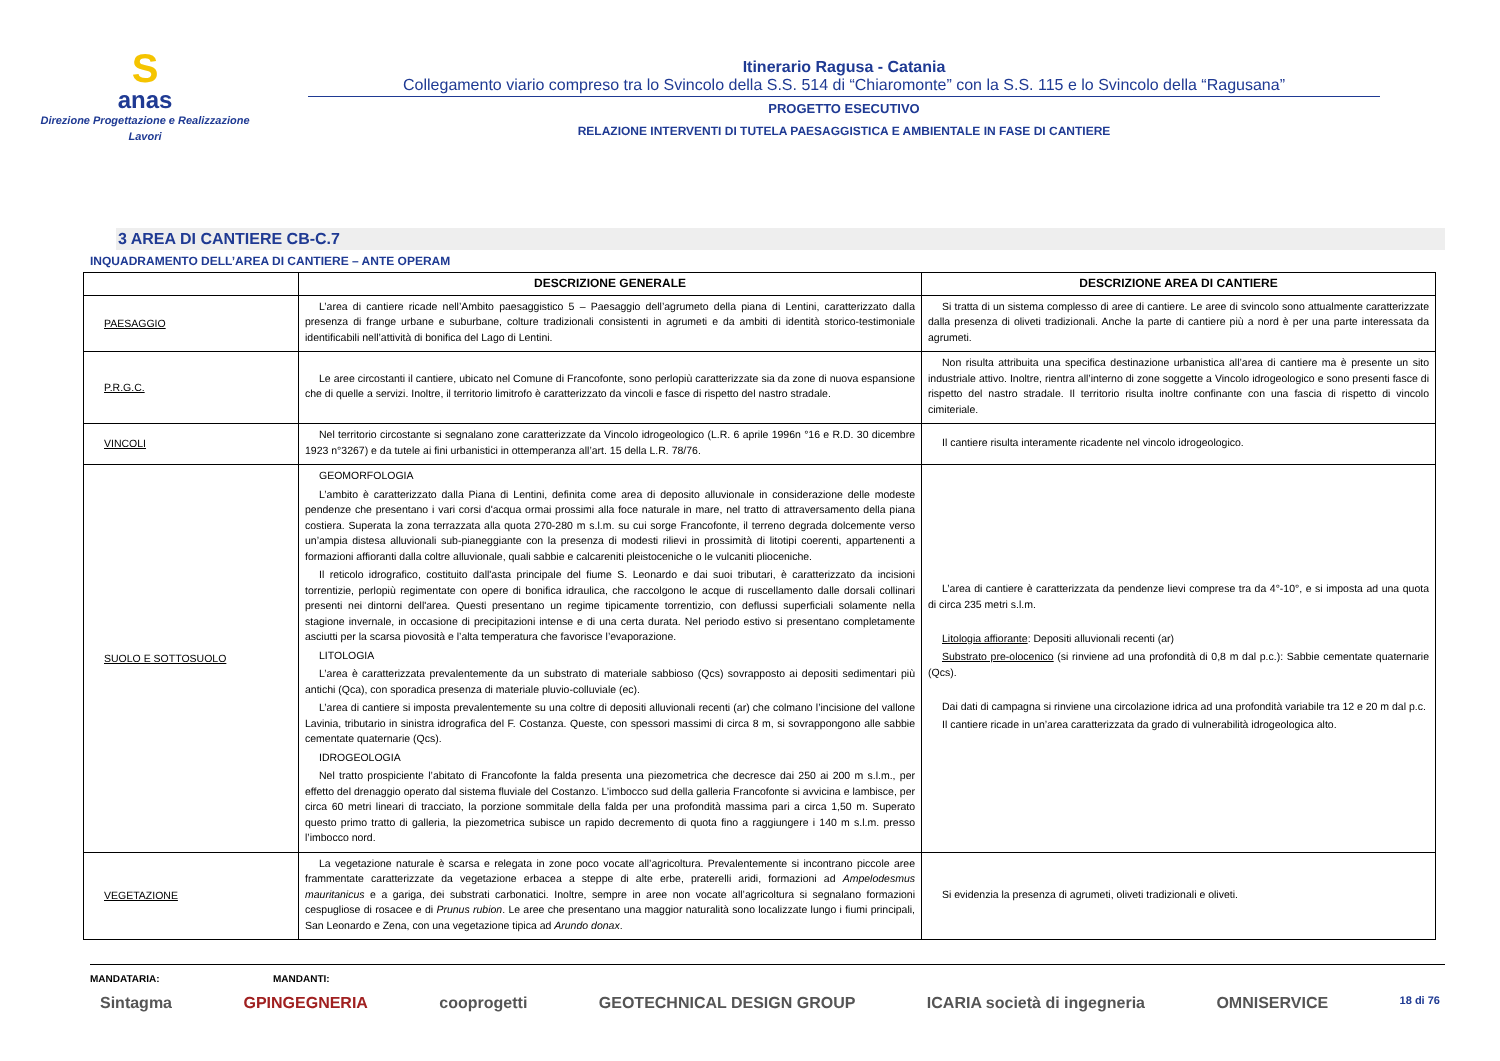S
anas
Direzione Progettazione e Realizzazione
Lavori
Itinerario Ragusa - Catania
Collegamento viario compreso tra lo Svincolo della S.S. 514 di “Chiaromonte” con la S.S. 115 e lo Svincolo della “Ragusana”
PROGETTO ESECUTIVO
RELAZIONE INTERVENTI DI TUTELA PAESAGGISTICA E AMBIENTALE IN FASE DI CANTIERE
3 AREA DI CANTIERE CB-C.7
INQUADRAMENTO DELL’AREA DI CANTIERE – ANTE OPERAM
| | DESCRIZIONE GENERALE | DESCRIZIONE AREA DI CANTIERE |
| --- | --- | --- |
| PAESAGGIO | L’area di cantiere ricade nell’Ambito paesaggistico 5 – Paesaggio dell’agrumeto della piana di Lentini, caratterizzato dalla presenza di frange urbane e suburbane, colture tradizionali consistenti in agrumeti e da ambiti di identità storico-testimoniale identificabili nell’attività di bonifica del Lago di Lentini. | Si tratta di un sistema complesso di aree di cantiere. Le aree di svincolo sono attualmente caratterizzate dalla presenza di oliveti tradizionali. Anche la parte di cantiere più a nord è per una parte interessata da agrumeti. |
| P.R.G.C. | Le aree circostanti il cantiere, ubicato nel Comune di Francofonte, sono perlopiù caratterizzate sia da zone di nuova espansione che di quelle a servizi. Inoltre, il territorio limitrofo è caratterizzato da vincoli e fasce di rispetto del nastro stradale. | Non risulta attribuita una specifica destinazione urbanistica all’area di cantiere ma è presente un sito industriale attivo. Inoltre, rientra all’interno di zone soggette a Vincolo idrogeologico e sono presenti fasce di rispetto del nastro stradale. Il territorio risulta inoltre confinante con una fascia di rispetto di vincolo cimiteriale. |
| VINCOLI | Nel territorio circostante si segnalano zone caratterizzate da Vincolo idrogeologico (L.R. 6 aprile 1996n °16 e R.D. 30 dicembre 1923 n°3267) e da tutele ai fini urbanistici in ottemperanza all’art. 15 della L.R. 78/76. | Il cantiere risulta interamente ricadente nel vincolo idrogeologico. |
| SUOLO E SOTTOSUOLO | GEOMORFOLOGIA L’ambito è caratterizzato dalla Piana di Lentini, definita come area di deposito alluvionale in considerazione delle modeste pendenze che presentano i vari corsi d'acqua ormai prossimi alla foce naturale in mare, nel tratto di attraversamento della piana costiera. Superata la zona terrazzata alla quota 270-280 m s.l.m. su cui sorge Francofonte, il terreno degrada dolcemente verso un’ampia distesa alluvionali sub-pianeggiante con la presenza di modesti rilievi in prossimità di litotipi coerenti, appartenenti a formazioni affioranti dalla coltre alluvionale, quali sabbie e calcareniti pleistoceniche o le vulcaniti plioceniche. Il reticolo idrografico, costituito dall'asta principale del fiume S. Leonardo e dai suoi tributari, è caratterizzato da incisioni torrentizie, perlopiù regimentate con opere di bonifica idraulica, che raccolgono le acque di ruscellamento dalle dorsali collinari presenti nei dintorni dell'area. Questi presentano un regime tipicamente torrentizio, con deflussi superficiali solamente nella stagione invernale, in occasione di precipitazioni intense e di una certa durata. Nel periodo estivo si presentano completamente asciutti per la scarsa piovosità e l’alta temperatura che favorisce l’evaporazione. LITOLOGIA L’area è caratterizzata prevalentemente da un substrato di materiale sabbioso (Qcs) sovrapposto ai depositi sedimentari più antichi (Qca), con sporadica presenza di materiale pluvio-colluviale (ec). L’area di cantiere si imposta prevalentemente su una coltre di depositi alluvionali recenti (ar) che colmano l’incisione del vallone Lavinia, tributario in sinistra idrografica del F. Costanza. Queste, con spessori massimi di circa 8 m, si sovrappongono alle sabbie cementate quaternarie (Qcs). IDROGEOLOGIA Nel tratto prospiciente l’abitato di Francofonte la falda presenta una piezometrica che decresce dai 250 ai 200 m s.l.m., per effetto del drenaggio operato dal sistema fluviale del Costanzo. L’imbocco sud della galleria Francofonte si avvicina e lambisce, per circa 60 metri lineari di tracciato, la porzione sommitale della falda per una profondità massima pari a circa 1,50 m. Superato questo primo tratto di galleria, la piezometrica subisce un rapido decremento di quota fino a raggiungere i 140 m s.l.m. presso l’imbocco nord. | L’area di cantiere è caratterizzata da pendenze lievi comprese tra da 4°-10°, e si imposta ad una quota di circa 235 metri s.l.m. Litologia affiorante : Depositi alluvionali recenti (ar) Substrato pre-olocenico (si rinviene ad una profondità di 0,8 m dal p.c.): Sabbie cementate quaternarie (Qcs). Dai dati di campagna si rinviene una circolazione idrica ad una profondità variabile tra 12 e 20 m dal p.c. Il cantiere ricade in un’area caratterizzata da grado di vulnerabilità idrogeologica alto. |
| VEGETAZIONE | La vegetazione naturale è scarsa e relegata in zone poco vocate all’agricoltura. Prevalentemente si incontrano piccole aree frammentate caratterizzate da vegetazione erbacea a steppe di alte erbe, praterelli aridi, formazioni ad Ampelodesmus mauritanicus e a gariga, dei substrati carbonatici. Inoltre, sempre in aree non vocate all’agricoltura si segnalano formazioni cespugliose di rosacee e di Prunus rubion . Le aree che presentano una maggior naturalità sono localizzate lungo i fiumi principali, San Leonardo e Zena, con una vegetazione tipica ad Arundo donax . | Si evidenzia la presenza di agrumeti, oliveti tradizionali e oliveti. |
MANDATARIA: MANDANTI:
Sintagma GPINGEGNERIA cooprogetti GEOTECHNICAL DESIGN GROUP ICARIA società di ingegneria OMNISERVICE 18 di 76